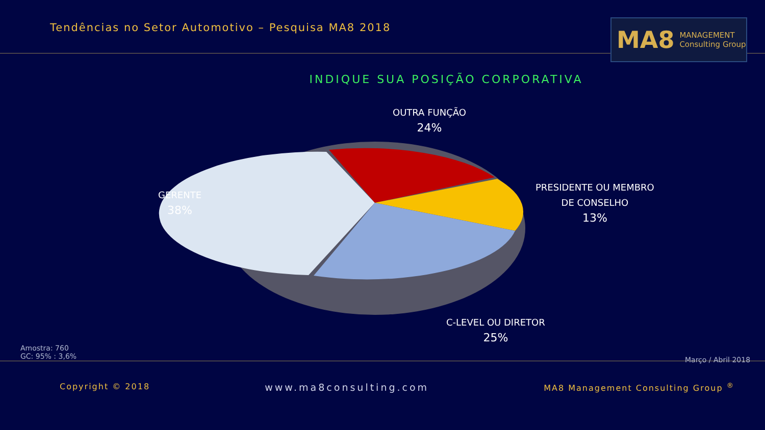Tendências no Setor Automotivo – Pesquisa MA8 2018
MA8 MANAGEMENT
Consulting Group
INDIQUE SUA POSIÇÃO CORPORATIVA
OUTRA FUNÇÃO
24%
PRESIDENTE OU MEMBRO
DE CONSELHO
13%
GERENTE
38%
C-LEVEL OU DIRETOR
25%
Amostra: 760
GC: 95% : 3,6%
Março / Abril 2018
Copyright © 2018 www.ma8consulting.com MA8 Management Consulting Group <sup>®</sup>